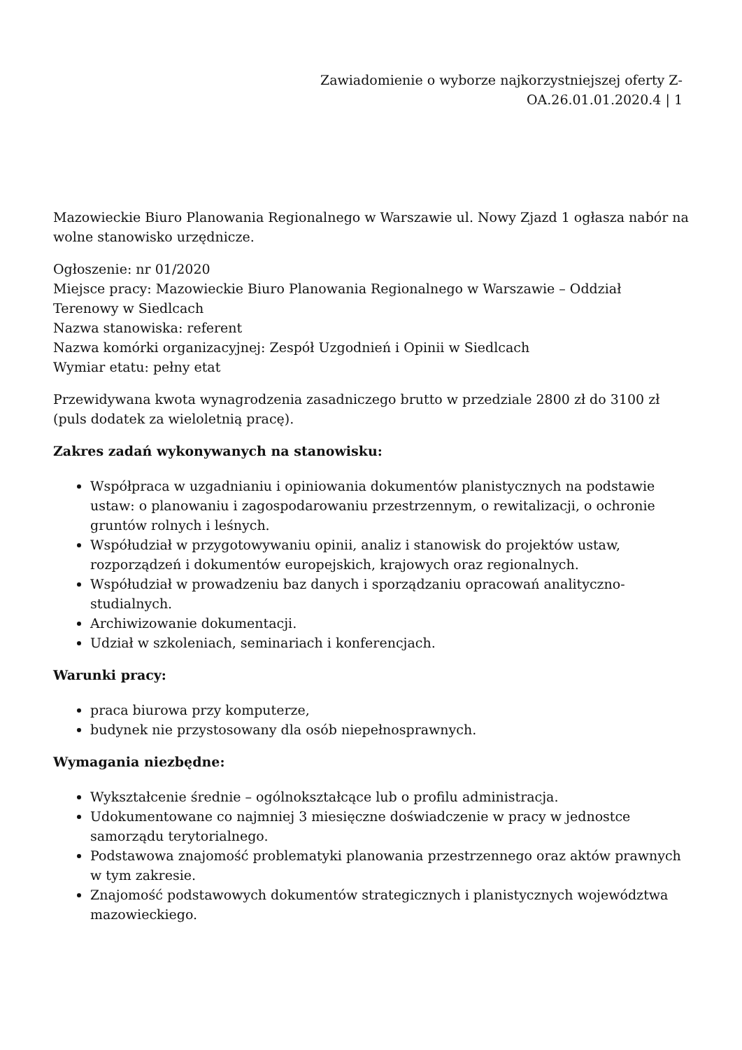Zawiadomienie o wyborze najkorzystniejszej oferty Z-
OA.26.01.01.2020.4 | 1
Mazowieckie Biuro Planowania Regionalnego w Warszawie ul. Nowy Zjazd 1 ogłasza nabór na wolne stanowisko urzędnicze.
Ogłoszenie: nr 01/2020
Miejsce pracy: Mazowieckie Biuro Planowania Regionalnego w Warszawie – Oddział Terenowy w Siedlcach
Nazwa stanowiska: referent
Nazwa komórki organizacyjnej: Zespół Uzgodnień i Opinii w Siedlcach
Wymiar etatu: pełny etat
Przewidywana kwota wynagrodzenia zasadniczego brutto w przedziale 2800 zł do 3100 zł (puls dodatek za wieloletnią pracę).
Zakres zadań wykonywanych na stanowisku:
Współpraca w uzgadnianiu i opiniowania dokumentów planistycznych na podstawie ustaw: o planowaniu i zagospodarowaniu przestrzennym, o rewitalizacji, o ochronie gruntów rolnych i leśnych.
Współudział w przygotowywaniu opinii, analiz i stanowisk do projektów ustaw, rozporządzeń i dokumentów europejskich, krajowych oraz regionalnych.
Współudział w prowadzeniu baz danych i sporządzaniu opracowań analityczno-studialnych.
Archiwizowanie dokumentacji.
Udział w szkoleniach, seminariach i konferencjach.
Warunki pracy:
praca biurowa przy komputerze,
budynek nie przystosowany dla osób niepełnosprawnych.
Wymagania niezbędne:
Wykształcenie średnie – ogólnokształcące lub o profilu administracja.
Udokumentowane co najmniej 3 miesięczne doświadczenie w pracy w jednostce samorządu terytorialnego.
Podstawowa znajomość problematyki planowania przestrzennego oraz aktów prawnych w tym zakresie.
Znajomość podstawowych dokumentów strategicznych i planistycznych województwa mazowieckiego.